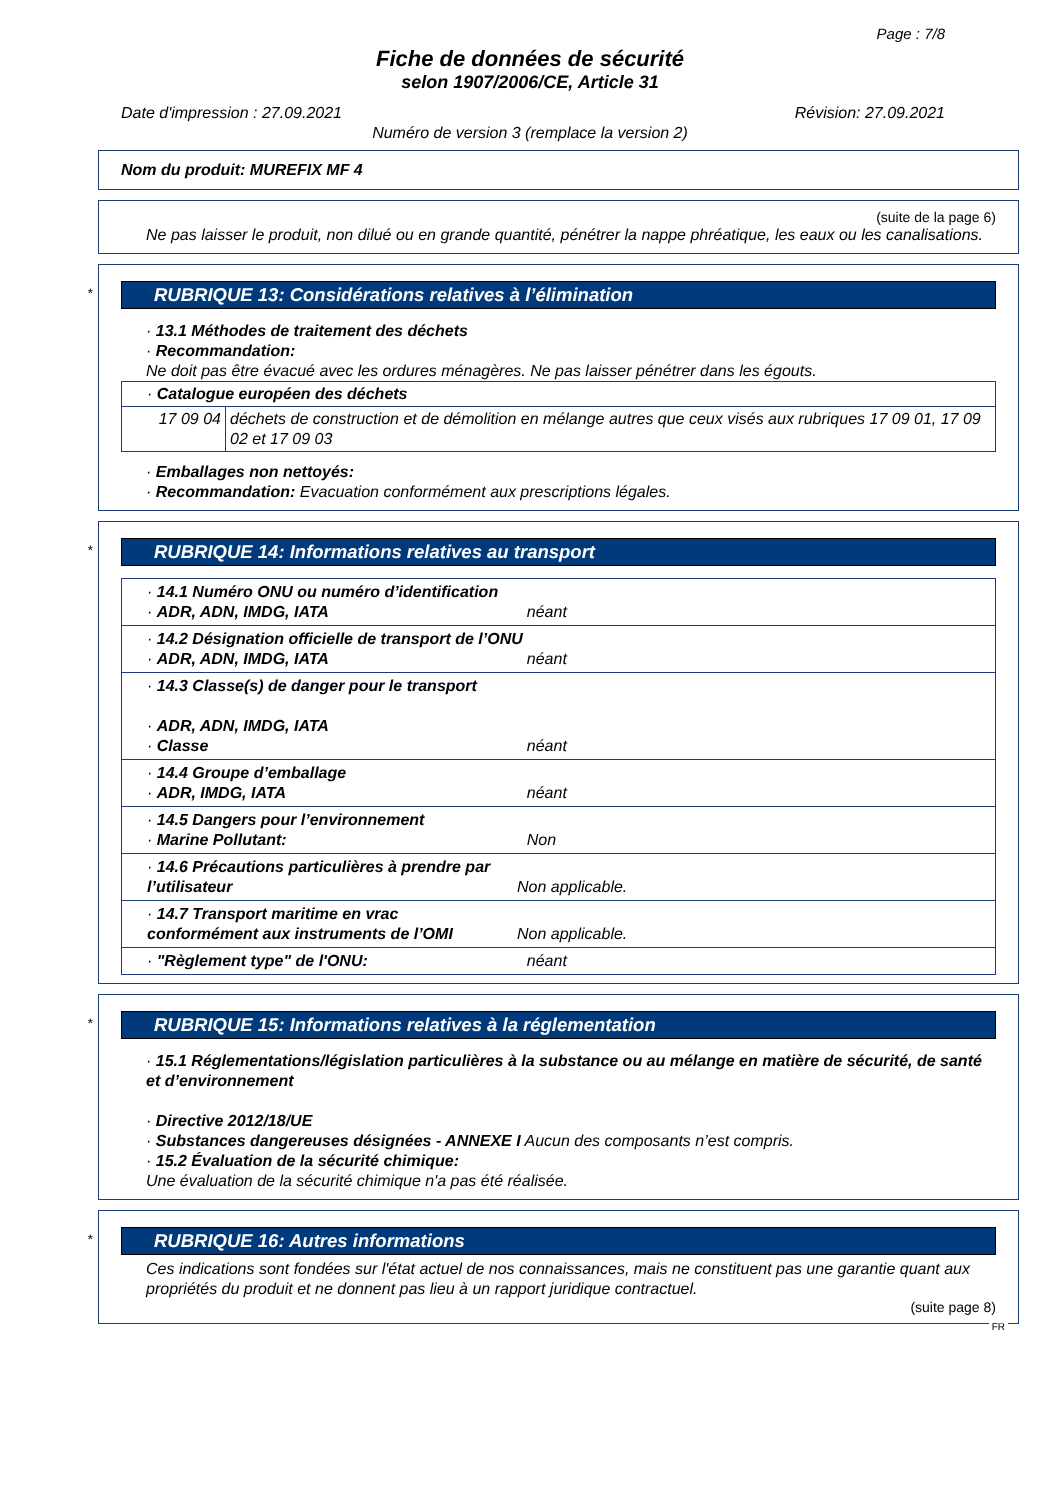Page : 7/8
Fiche de données de sécurité
selon 1907/2006/CE, Article 31
Date d'impression : 27.09.2021 Révision: 27.09.2021
Numéro de version 3 (remplace la version 2)
Nom du produit: MUREFIX MF 4
(suite de la page 6)
Ne pas laisser le produit, non dilué ou en grande quantité, pénétrer la nappe phréatique, les eaux ou les canalisations.
*
RUBRIQUE 13: Considérations relatives à l’élimination
· 13.1 Méthodes de traitement des déchets
· Recommandation:
Ne doit pas être évacué avec les ordures ménagères. Ne pas laisser pénétrer dans les égouts.
| · Catalogue européen des déchets | |
| 17 09 04 | déchets de construction et de démolition en mélange autres que ceux visés aux rubriques 17 09 01, 17 09 02 et 17 09 03 |
· Emballages non nettoyés:
· Recommandation: Evacuation conformément aux prescriptions légales.
*
RUBRIQUE 14: Informations relatives au transport
| · 14.1 Numéro ONU ou numéro d’identification · ADR, ADN, IMDG, IATA néant |
| · 14.2 Désignation officielle de transport de l’ONU · ADR, ADN, IMDG, IATA néant |
| · 14.3 Classe(s) de danger pour le transport · ADR, ADN, IMDG, IATA · Classe néant |
| · 14.4 Groupe d’emballage · ADR, IMDG, IATA néant |
| · 14.5 Dangers pour l’environnement · Marine Pollutant: Non |
| · 14.6 Précautions particulières à prendre par l’utilisateur Non applicable. |
| · 14.7 Transport maritime en vrac conformément aux instruments de l’OMI Non applicable. |
| · "Règlement type" de l'ONU: néant |
*
RUBRIQUE 15: Informations relatives à la réglementation
· 15.1 Réglementations/législation particulières à la substance ou au mélange en matière de sécurité, de santé et d’environnement
· Directive 2012/18/UE
· Substances dangereuses désignées - ANNEXE I Aucun des composants n’est compris.
· 15.2 Évaluation de la sécurité chimique:
Une évaluation de la sécurité chimique n'a pas été réalisée.
*
RUBRIQUE 16: Autres informations
Ces indications sont fondées sur l'état actuel de nos connaissances, mais ne constituent pas une garantie quant aux propriétés du produit et ne donnent pas lieu à un rapport juridique contractuel.
(suite page 8)
FR